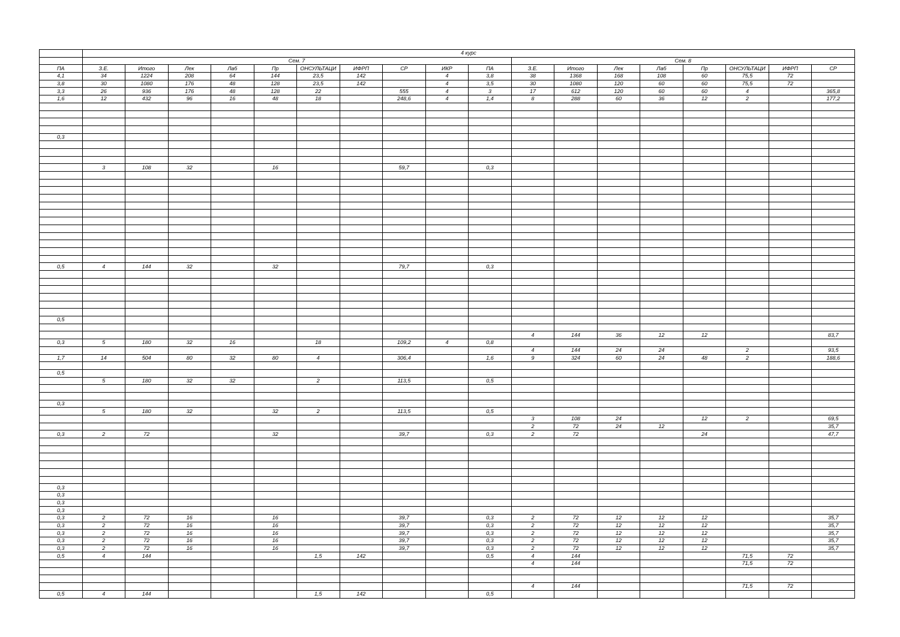| | 4 курс | | | | | | | | | | | | | | | | | |
| --- | --- | --- | --- | --- | --- | --- | --- | --- | --- | --- | --- | --- | --- | --- | --- | --- | --- | --- |
| | Сем. 7 | | | | | | | | | | Сем. 8 | | | | | | | |
| ПА | З.Е. | Итого | Лек | Лаб | Пр | ОНСУЛЬТАЦИ | ИФРП | СР | ИКР | ПА | З.Е. | Итого | Лек | Лаб | Пр | ОНСУЛЬТАЦИ | ИФРП | СР |
| 4,1 | 34 | 1224 | 208 | 64 | 144 | 23,5 | 142 | | 4 | 3,8 | 38 | 1368 | 168 | 108 | 60 | 75,5 | 72 | |
| 3,8 | 30 | 1080 | 176 | 48 | 128 | 23,5 | 142 | | 4 | 3,5 | 30 | 1080 | 120 | 60 | 60 | 75,5 | 72 | |
| 3,3 | 26 | 936 | 176 | 48 | 128 | 22 | | 555 | 4 | 3 | 17 | 612 | 120 | 60 | 60 | 4 | | 365,8 |
| 1,6 | 12 | 432 | 96 | 16 | 48 | 18 | | 248,6 | 4 | 1,4 | 8 | 288 | 60 | 36 | 12 | 2 | | 177,2 |
| 0,3 | | | | | | | | | | | | | | | | | | |
| | 3 | 108 | 32 | | 16 | | | 59,7 | | 0,3 | | | | | | | | |
| 0,5 | 4 | 144 | 32 | | 32 | | | 79,7 | | 0,3 | | | | | | | | |
| 0,5 | | | | | | | | | | | | | | | | | | |
| | | | | | | | | | | | 4 | 144 | 36 | 12 | 12 | | | 83,7 |
| 0,3 | 5 | 180 | 32 | 16 | | 18 | | 109,2 | 4 | 0,8 | | | | | | | | |
| | | | | | | | | | | | 4 | 144 | 24 | 24 | | 2 | | 93,5 |
| 1,7 | 14 | 504 | 80 | 32 | 80 | 4 | | 306,4 | | 1,6 | 9 | 324 | 60 | 24 | 48 | 2 | | 188,6 |
| 0,5 | | | | | | | | | | | | | | | | | | |
| | 5 | 180 | 32 | 32 | | 2 | | 113,5 | | 0,5 | | | | | | | | |
| 0,3 | | | | | | | | | | | | | | | | | | |
| | 5 | 180 | 32 | | 32 | 2 | | 113,5 | | 0,5 | | | | | | | | |
| | | | | | | | | | | | 3 | 108 | 24 | | 12 | 2 | | 69,5 |
| | | | | | | | | | | | 2 | 72 | 24 | 12 | | | | 35,7 |
| 0,3 | 2 | 72 | | | 32 | | | 39,7 | | 0,3 | 2 | 72 | | | 24 | | | 47,7 |
| 0,3 | | | | | | | | | | | | | | | | | | |
| 0,3 | | | | | | | | | | | | | | | | | | |
| 0,3 | | | | | | | | | | | | | | | | | | |
| 0,3 | | | | | | | | | | | | | | | | | | |
| 0,3 | 2 | 72 | 16 | | 16 | | | 39,7 | | 0,3 | 2 | 72 | 12 | 12 | 12 | | | 35,7 |
| 0,3 | 2 | 72 | 16 | | 16 | | | 39,7 | | 0,3 | 2 | 72 | 12 | 12 | 12 | | | 35,7 |
| 0,3 | 2 | 72 | 16 | | 16 | | | 39,7 | | 0,3 | 2 | 72 | 12 | 12 | 12 | | | 35,7 |
| 0,3 | 2 | 72 | 16 | | 16 | | | 39,7 | | 0,3 | 2 | 72 | 12 | 12 | 12 | | | 35,7 |
| 0,3 | 2 | 72 | 16 | | 16 | | | 39,7 | | 0,3 | 2 | 72 | 12 | 12 | 12 | | | 35,7 |
| 0,5 | 4 | 144 | | | | 1,5 | 142 | | | 0,5 | 4 | 144 | | | | 71,5 | 72 | |
| | | | | | | | | | | | 4 | 144 | | | | 71,5 | 72 | |
| | | | | | | | | | | | 4 | 144 | | | | 71,5 | 72 | |
| 0,5 | 4 | 144 | | | | 1,5 | 142 | | | 0,5 | | | | | | | | |